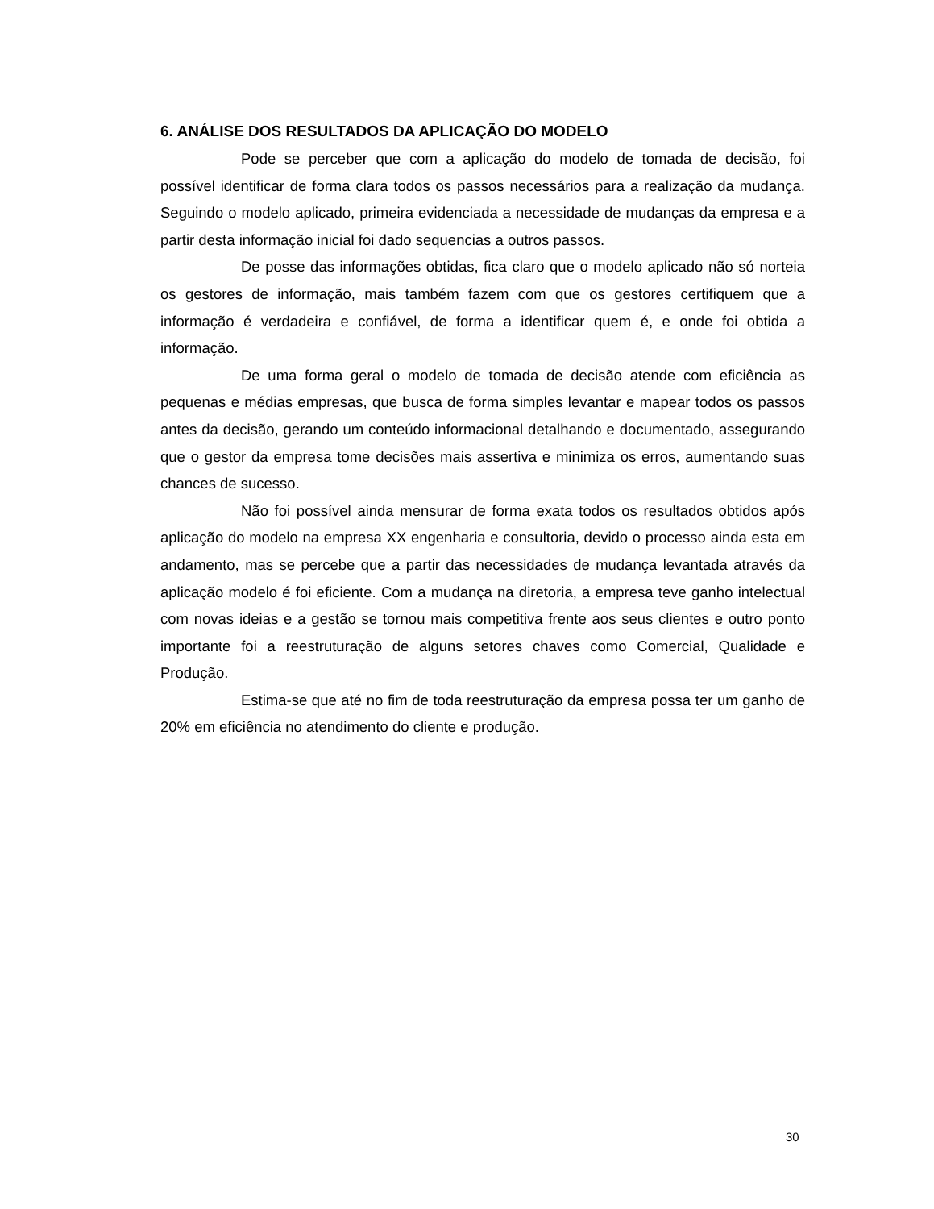6. ANÁLISE DOS RESULTADOS DA APLICAÇÃO DO MODELO
Pode se perceber que com a aplicação do modelo de tomada de decisão, foi possível identificar de forma clara todos os passos necessários para a realização da mudança. Seguindo o modelo aplicado, primeira evidenciada a necessidade de mudanças da empresa e a partir desta informação inicial foi dado sequencias a outros passos.
De posse das informações obtidas, fica claro que o modelo aplicado não só norteia os gestores de informação, mais também fazem com que os gestores certifiquem que a informação é verdadeira e confiável, de forma a identificar quem é, e onde foi obtida a informação.
De uma forma geral o modelo de tomada de decisão atende com eficiência as pequenas e médias empresas, que busca de forma simples levantar e mapear todos os passos antes da decisão, gerando um conteúdo informacional detalhando e documentado, assegurando que o gestor da empresa tome decisões mais assertiva e minimiza os erros, aumentando suas chances de sucesso.
Não foi possível ainda mensurar de forma exata todos os resultados obtidos após aplicação do modelo na empresa XX engenharia e consultoria, devido o processo ainda esta em andamento, mas se percebe que a partir das necessidades de mudança levantada através da aplicação modelo é foi eficiente. Com a mudança na diretoria, a empresa teve ganho intelectual com novas ideias e a gestão se tornou mais competitiva frente aos seus clientes e outro ponto importante foi a reestruturação de alguns setores chaves como Comercial, Qualidade e Produção.
Estima-se que até no fim de toda reestruturação da empresa possa ter um ganho de 20% em eficiência no atendimento do cliente e produção.
30